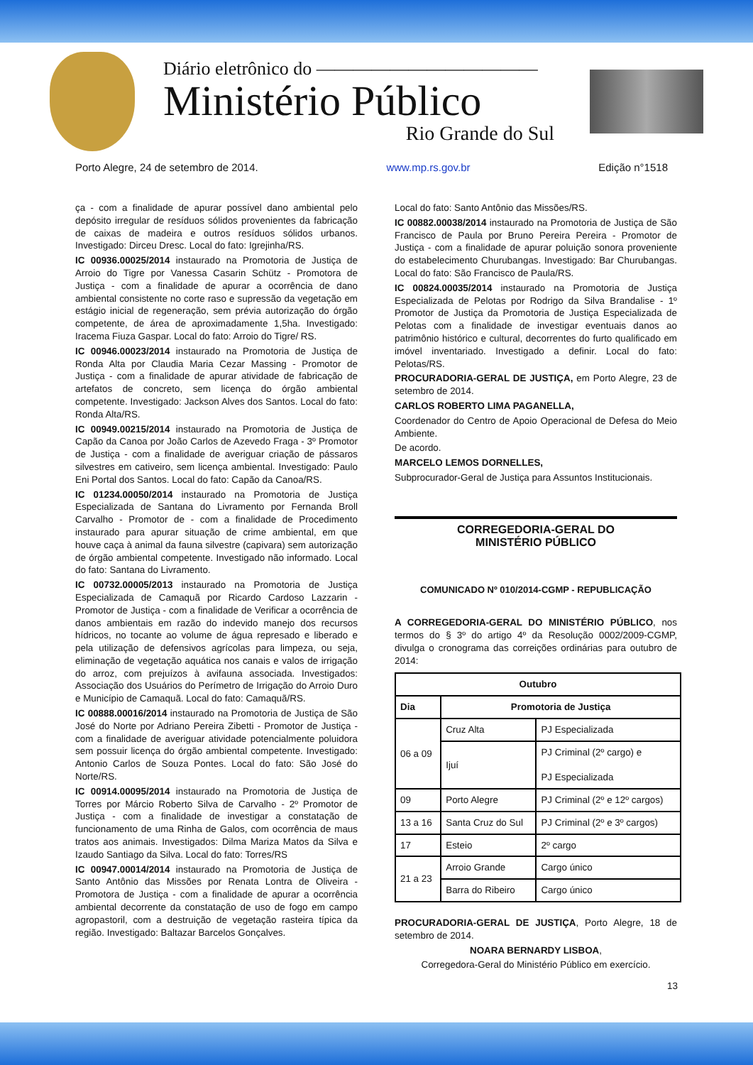Diário eletrônico do ————————————
Ministério Público
Rio Grande do Sul
Porto Alegre, 24 de setembro de 2014. www.mp.rs.gov.br Edição n°1518
ça - com a finalidade de apurar possível dano ambiental pelo depósito irregular de resíduos sólidos provenientes da fabricação de caixas de madeira e outros resíduos sólidos urbanos. Investigado: Dirceu Dresc. Local do fato: Igrejinha/RS.
IC 00936.00025/2014 instaurado na Promotoria de Justiça de Arroio do Tigre por Vanessa Casarin Schütz - Promotora de Justiça - com a finalidade de apurar a ocorrência de dano ambiental consistente no corte raso e supressão da vegetação em estágio inicial de regeneração, sem prévia autorização do órgão competente, de área de aproximadamente 1,5ha. Investigado: Iracema Fiuza Gaspar. Local do fato: Arroio do Tigre/ RS.
IC 00946.00023/2014 instaurado na Promotoria de Justiça de Ronda Alta por Claudia Maria Cezar Massing - Promotor de Justiça - com a finalidade de apurar atividade de fabricação de artefatos de concreto, sem licença do órgão ambiental competente. Investigado: Jackson Alves dos Santos. Local do fato: Ronda Alta/RS.
IC 00949.00215/2014 instaurado na Promotoria de Justiça de Capão da Canoa por João Carlos de Azevedo Fraga - 3º Promotor de Justiça - com a finalidade de averiguar criação de pássaros silvestres em cativeiro, sem licença ambiental. Investigado: Paulo Eni Portal dos Santos. Local do fato: Capão da Canoa/RS.
IC 01234.00050/2014 instaurado na Promotoria de Justiça Especializada de Santana do Livramento por Fernanda Broll Carvalho - Promotor de - com a finalidade de Procedimento instaurado para apurar situação de crime ambiental, em que houve caça à animal da fauna silvestre (capivara) sem autorização de órgão ambiental competente. Investigado não informado. Local do fato: Santana do Livramento.
IC 00732.00005/2013 instaurado na Promotoria de Justiça Especializada de Camaquã por Ricardo Cardoso Lazzarin - Promotor de Justiça - com a finalidade de Verificar a ocorrência de danos ambientais em razão do indevido manejo dos recursos hídricos, no tocante ao volume de água represado e liberado e pela utilização de defensivos agrícolas para limpeza, ou seja, eliminação de vegetação aquática nos canais e valos de irrigação do arroz, com prejuízos à avifauna associada. Investigados: Associação dos Usuários do Perímetro de Irrigação do Arroio Duro e Município de Camaquã. Local do fato: Camaquã/RS.
IC 00888.00016/2014 instaurado na Promotoria de Justiça de São José do Norte por Adriano Pereira Zibetti - Promotor de Justiça - com a finalidade de averiguar atividade potencialmente poluidora sem possuir licença do órgão ambiental competente. Investigado: Antonio Carlos de Souza Pontes. Local do fato: São José do Norte/RS.
IC 00914.00095/2014 instaurado na Promotoria de Justiça de Torres por Márcio Roberto Silva de Carvalho - 2º Promotor de Justiça - com a finalidade de investigar a constatação de funcionamento de uma Rinha de Galos, com ocorrência de maus tratos aos animais. Investigados: Dilma Mariza Matos da Silva e Izaudo Santiago da Silva. Local do fato: Torres/RS
IC 00947.00014/2014 instaurado na Promotoria de Justiça de Santo Antônio das Missões por Renata Lontra de Oliveira - Promotora de Justiça - com a finalidade de apurar a ocorrência ambiental decorrente da constatação de uso de fogo em campo agropastoril, com a destruição de vegetação rasteira típica da região. Investigado: Baltazar Barcelos Gonçalves.
Local do fato: Santo Antônio das Missões/RS.
IC 00882.00038/2014 instaurado na Promotoria de Justiça de São Francisco de Paula por Bruno Pereira Pereira - Promotor de Justiça - com a finalidade de apurar poluição sonora proveniente do estabelecimento Churubangas. Investigado: Bar Churubangas. Local do fato: São Francisco de Paula/RS.
IC 00824.00035/2014 instaurado na Promotoria de Justiça Especializada de Pelotas por Rodrigo da Silva Brandalise - 1º Promotor de Justiça da Promotoria de Justiça Especializada de Pelotas com a finalidade de investigar eventuais danos ao patrimônio histórico e cultural, decorrentes do furto qualificado em imóvel inventariado. Investigado a definir. Local do fato: Pelotas/RS.
PROCURADORIA-GERAL DE JUSTIÇA, em Porto Alegre, 23 de setembro de 2014.
CARLOS ROBERTO LIMA PAGANELLA,
Coordenador do Centro de Apoio Operacional de Defesa do Meio Ambiente.
De acordo.
MARCELO LEMOS DORNELLES,
Subprocurador-Geral de Justiça para Assuntos Institucionais.
CORREGEDORIA-GERAL DO
MINISTÉRIO PÚBLICO
COMUNICADO Nº 010/2014-CGMP - REPUBLICAÇÃO
A CORREGEDORIA-GERAL DO MINISTÉRIO PÚBLICO, nos termos do § 3º do artigo 4º da Resolução 0002/2009-CGMP, divulga o cronograma das correições ordinárias para outubro de 2014:
| Outubro | | |
| --- | --- | --- |
| Dia | Promotoria de Justiça | |
| 06 a 09 | Cruz Alta | PJ Especializada |
| | Ijuí | PJ Criminal (2º cargo) e PJ Especializada |
| 09 | Porto Alegre | PJ Criminal (2º e 12º cargos) |
| 13 a 16 | Santa Cruz do Sul | PJ Criminal (2º e 3º cargos) |
| 17 | Esteio | 2º cargo |
| 21 a 23 | Arroio Grande | Cargo único |
| | Barra do Ribeiro | Cargo único |
PROCURADORIA-GERAL DE JUSTIÇA, Porto Alegre, 18 de setembro de 2014.
NOARA BERNARDY LISBOA,
Corregedora-Geral do Ministério Público em exercício.
13